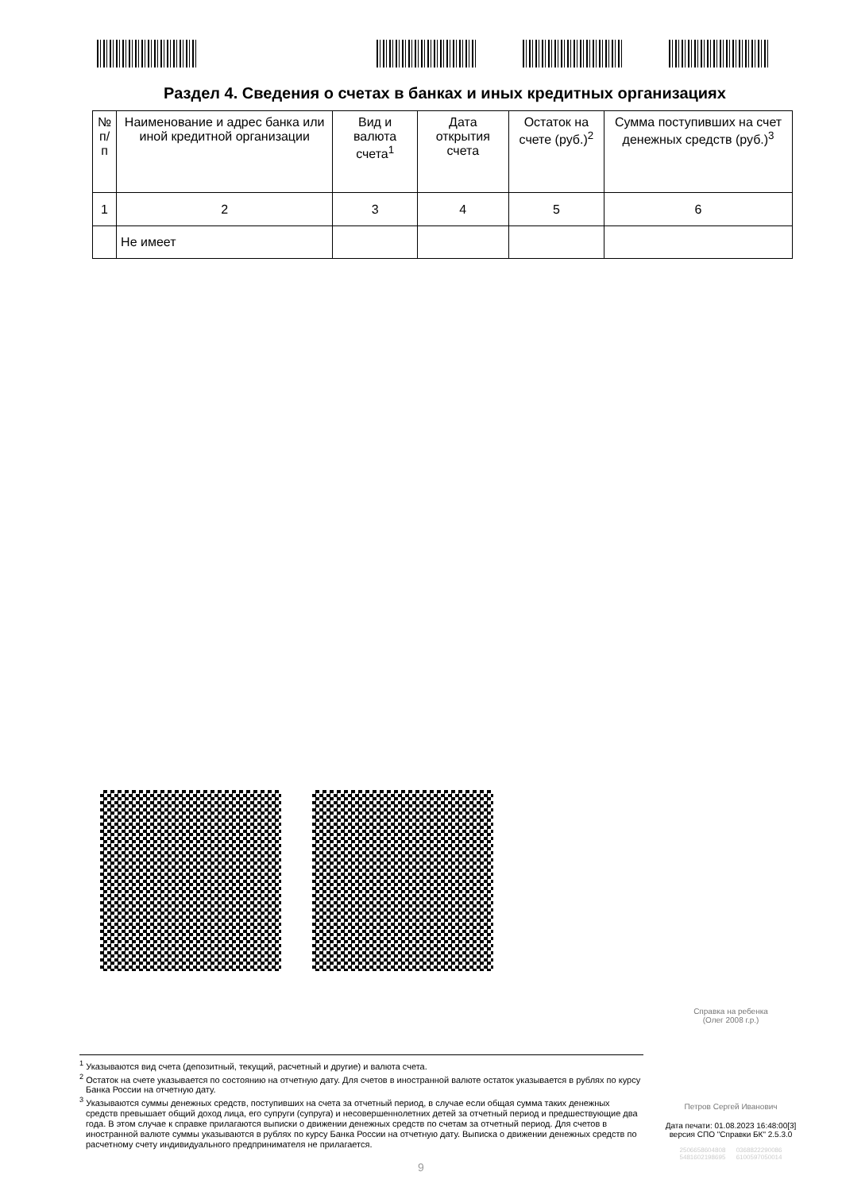Раздел 4. Сведения о счетах в банках и иных кредитных организациях
| № п/п | Наименование и адрес банка или иной кредитной организации | Вид и валюта счета<sup>1</sup> | Дата открытия счета | Остаток на счете (руб.)<sup>2</sup> | Сумма поступивших на счет денежных средств (руб.)<sup>3</sup> |
| --- | --- | --- | --- | --- | --- |
| 1 | 2 | 3 | 4 | 5 | 6 |
| | Не имеет | | | | |
Справка на ребенка
(Олег 2008 г.р.)
<sup>1</sup> Указываются вид счета (депозитный, текущий, расчетный и другие) и валюта счета.
<sup>2</sup> Остаток на счете указывается по состоянию на отчетную дату. Для счетов в иностранной валюте остаток указывается в рублях по курсу Банка России на отчетную дату.
<sup>3</sup> Указываются суммы денежных средств, поступивших на счета за отчетный период, в случае если общая сумма таких денежных средств превышает общий доход лица, его супруги (супруга) и несовершеннолетних детей за отчетный период и предшествующие два года. В этом случае к справке прилагаются выписки о движении денежных средств по счетам за отчетный период. Для счетов в иностранной валюте суммы указываются в рублях по курсу Банка России на отчетную дату. Выписка о движении денежных средств по расчетному счету индивидуального предпринимателя не прилагается.
Петров Сергей Иванович
Дата печати: 01.08.2023 16:48:00[3]
версия СПО "Справки БК" 2.5.3.0
2506658604808 0368822290086
5481602198695 6100597050014
9